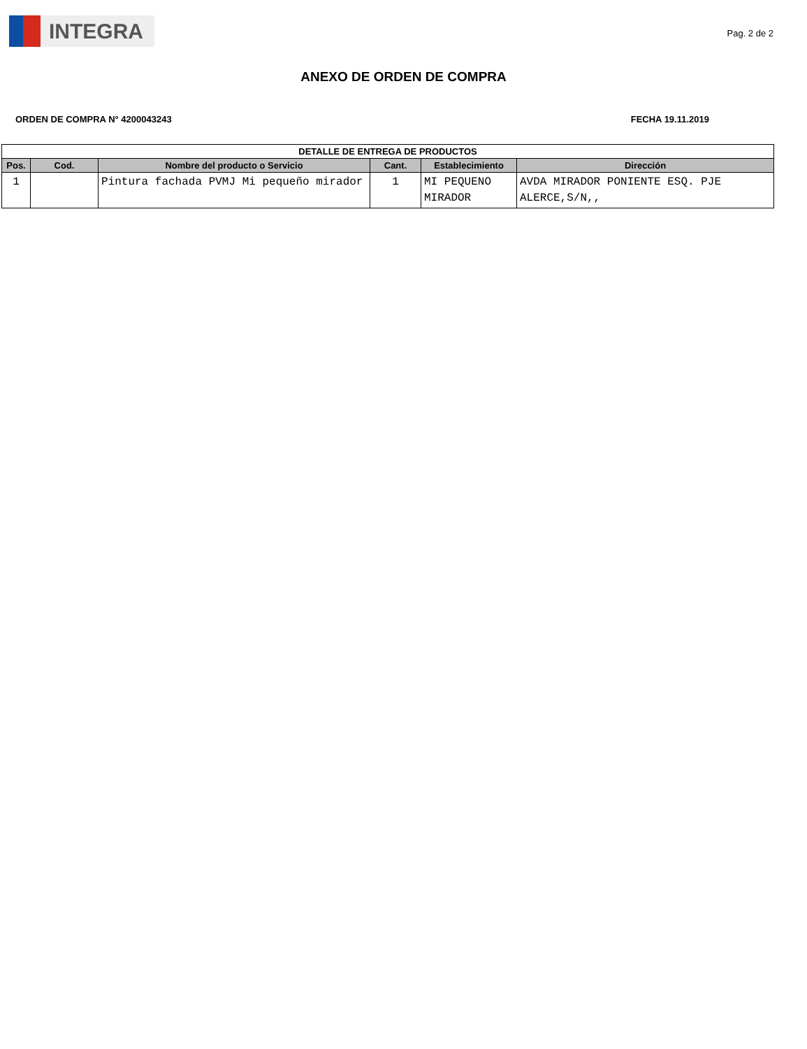INTEGRA
Pag. 2 de 2
ANEXO DE ORDEN DE COMPRA
ORDEN DE COMPRA N° 4200043243 FECHA 19.11.2019
| DETALLE DE ENTREGA DE PRODUCTOS | | | | | |
| --- | --- | --- | --- | --- | --- |
| Pos. | Cod. | Nombre del producto o Servicio | Cant. | Establecimiento | Dirección |
| 1 | | Pintura fachada PVMJ Mi pequeño mirador | 1 | MI PEQUENO MIRADOR | AVDA MIRADOR PONIENTE ESQ. PJE ALERCE,S/N,, |